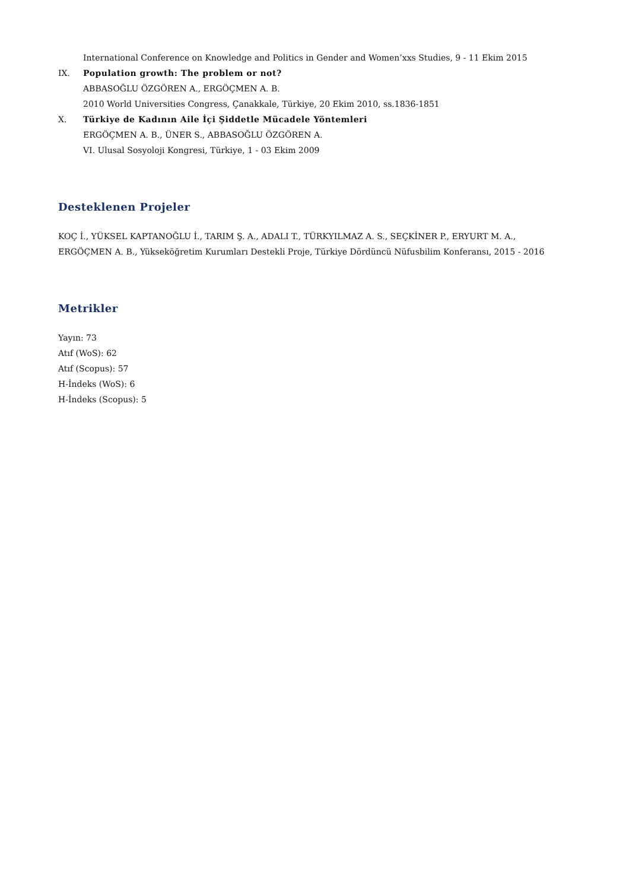International Conference on Knowledge and Politics in Gender and Women’xxs Studies, 9 - 11 Ekim 2015
IX. Population growth: The problem or not?
ABBASOĞLU ÖZGÖREN A., ERGÖÇMEN A. B.
2010 World Universities Congress, Çanakkale, Türkiye, 20 Ekim 2010, ss.1836-1851
X. Türkiye de Kadının Aile İçi Şiddetle Mücadele Yöntemleri
ERGÖÇMEN A. B., ÜNER S., ABBASOĞLU ÖZGÖREN A.
VI. Ulusal Sosyoloji Kongresi, Türkiye, 1 - 03 Ekim 2009
Desteklenen Projeler
KOÇ İ., YÜKSEL KAPTANOĞLU İ., TARIM Ş. A., ADALI T., TÜRKYILMAZ A. S., SEÇKİNER P., ERYURT M. A., ERGÖÇMEN A. B., Yükseköğretim Kurumları Destekli Proje, Türkiye Dördüncü Nüfusbilim Konferansı, 2015 - 2016
Metrikler
Yayın: 73
Atıf (WoS): 62
Atıf (Scopus): 57
H-İndeks (WoS): 6
H-İndeks (Scopus): 5